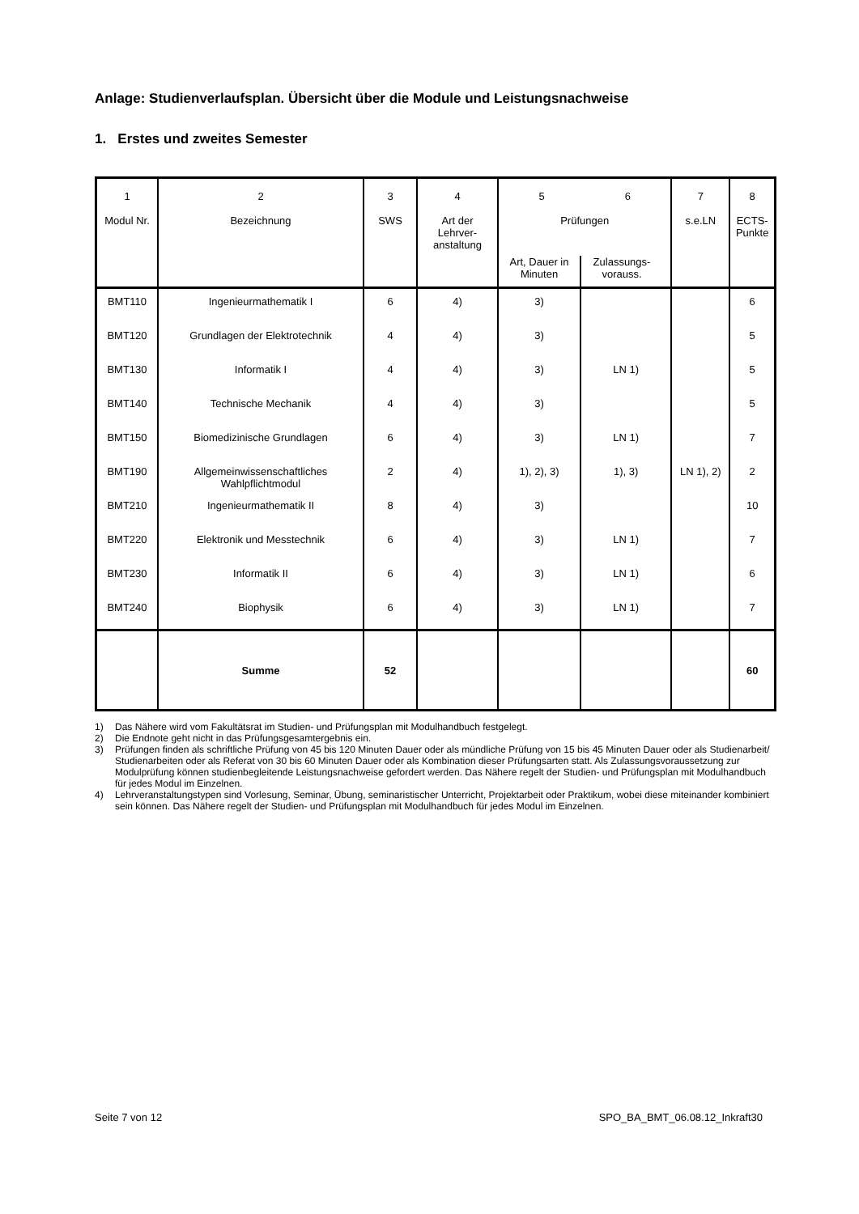Anlage: Studienverlaufsplan. Übersicht über die Module und Leistungsnachweise
1. Erstes und zweites Semester
| 1 Modul Nr. | 2 Bezeichnung | 3 SWS | 4 Art der Lehrver- anstaltung | 5 6 Prüfungen Art, Dauer in Minuten Zulassungs- vorauss. | | 7 s.e.LN | 8 ECTS- Punkte |
| BMT110 | Ingenieurmathematik I | 6 | 4) | 3) | | | 6 |
| BMT120 | Grundlagen der Elektrotechnik | 4 | 4) | 3) | | | 5 |
| BMT130 | Informatik I | 4 | 4) | 3) | LN 1) | | 5 |
| BMT140 | Technische Mechanik | 4 | 4) | 3) | | | 5 |
| BMT150 | Biomedizinische Grundlagen | 6 | 4) | 3) | LN 1) | | 7 |
| BMT190 | Allgemeinwissenschaftliches Wahlpflichtmodul | 2 | 4) | 1), 2), 3) | 1), 3) | LN 1), 2) | 2 |
| BMT210 | Ingenieurmathematik II | 8 | 4) | 3) | | | 10 |
| BMT220 | Elektronik und Messtechnik | 6 | 4) | 3) | LN 1) | | 7 |
| BMT230 | Informatik II | 6 | 4) | 3) | LN 1) | | 6 |
| BMT240 | Biophysik | 6 | 4) | 3) | LN 1) | | 7 |
| | Summe | 52 | | | | | 60 |
1) Das Nähere wird vom Fakultätsrat im Studien- und Prüfungsplan mit Modulhandbuch festgelegt.
2) Die Endnote geht nicht in das Prüfungsgesamtergebnis ein.
3) Prüfungen finden als schriftliche Prüfung von 45 bis 120 Minuten Dauer oder als mündliche Prüfung von 15 bis 45 Minuten Dauer oder als Studienarbeit/ Studienarbeiten oder als Referat von 30 bis 60 Minuten Dauer oder als Kombination dieser Prüfungsarten statt. Als Zulassungsvoraussetzung zur Modulprüfung können studienbegleitende Leistungsnachweise gefordert werden. Das Nähere regelt der Studien- und Prüfungsplan mit Modulhandbuch für jedes Modul im Einzelnen.
4) Lehrveranstaltungstypen sind Vorlesung, Seminar, Übung, seminaristischer Unterricht, Projektarbeit oder Praktikum, wobei diese miteinander kombiniert sein können. Das Nähere regelt der Studien- und Prüfungsplan mit Modulhandbuch für jedes Modul im Einzelnen.
Seite 7 von 12 SPO_BA_BMT_06.08.12_Inkraft30